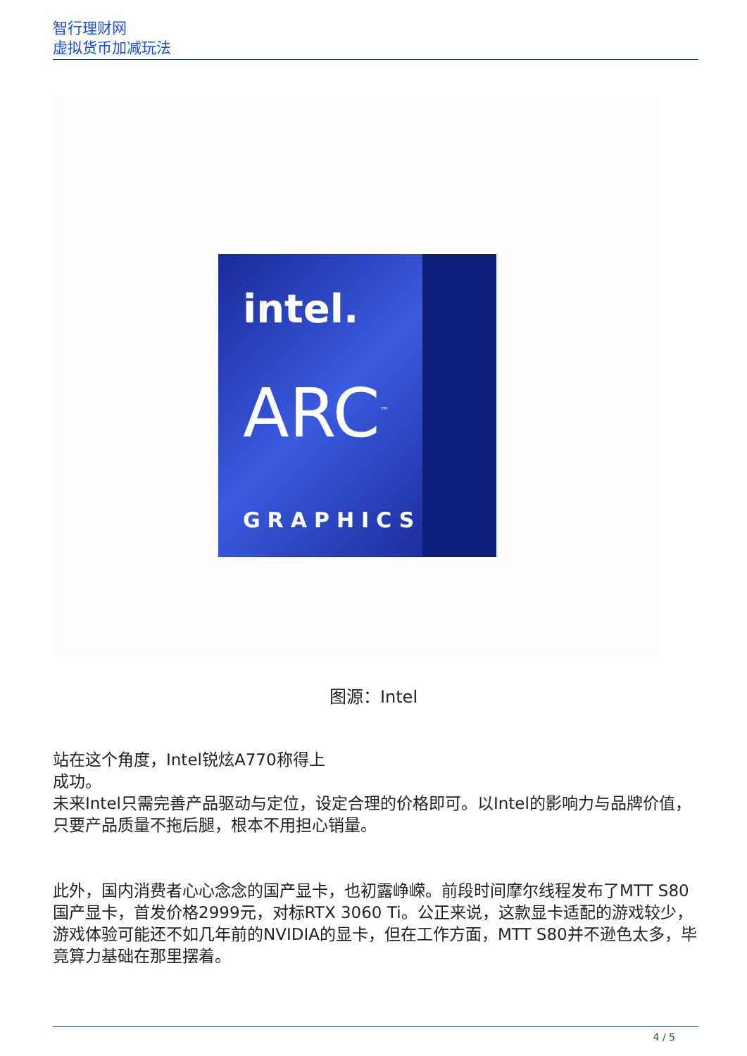智行理财网
虚拟货币加减玩法
intel.
ARC<sup>™</sup>
GRAPHICS
图源：Intel
站在这个角度，Intel锐炫A770称得上
成功。
未来Intel只需完善产品驱动与定位，设定合理的价格即可。以Intel的影响力与品牌价值，只要产品质量不拖后腿，根本不用担心销量。
此外，国内消费者心心念念的国产显卡，也初露峥嵘。前段时间摩尔线程发布了MTT S80国产显卡，首发价格2999元，对标RTX 3060 Ti。公正来说，这款显卡适配的游戏较少，游戏体验可能还不如几年前的NVIDIA的显卡，但在工作方面，MTT S80并不逊色太多，毕竟算力基础在那里摆着。
4 / 5